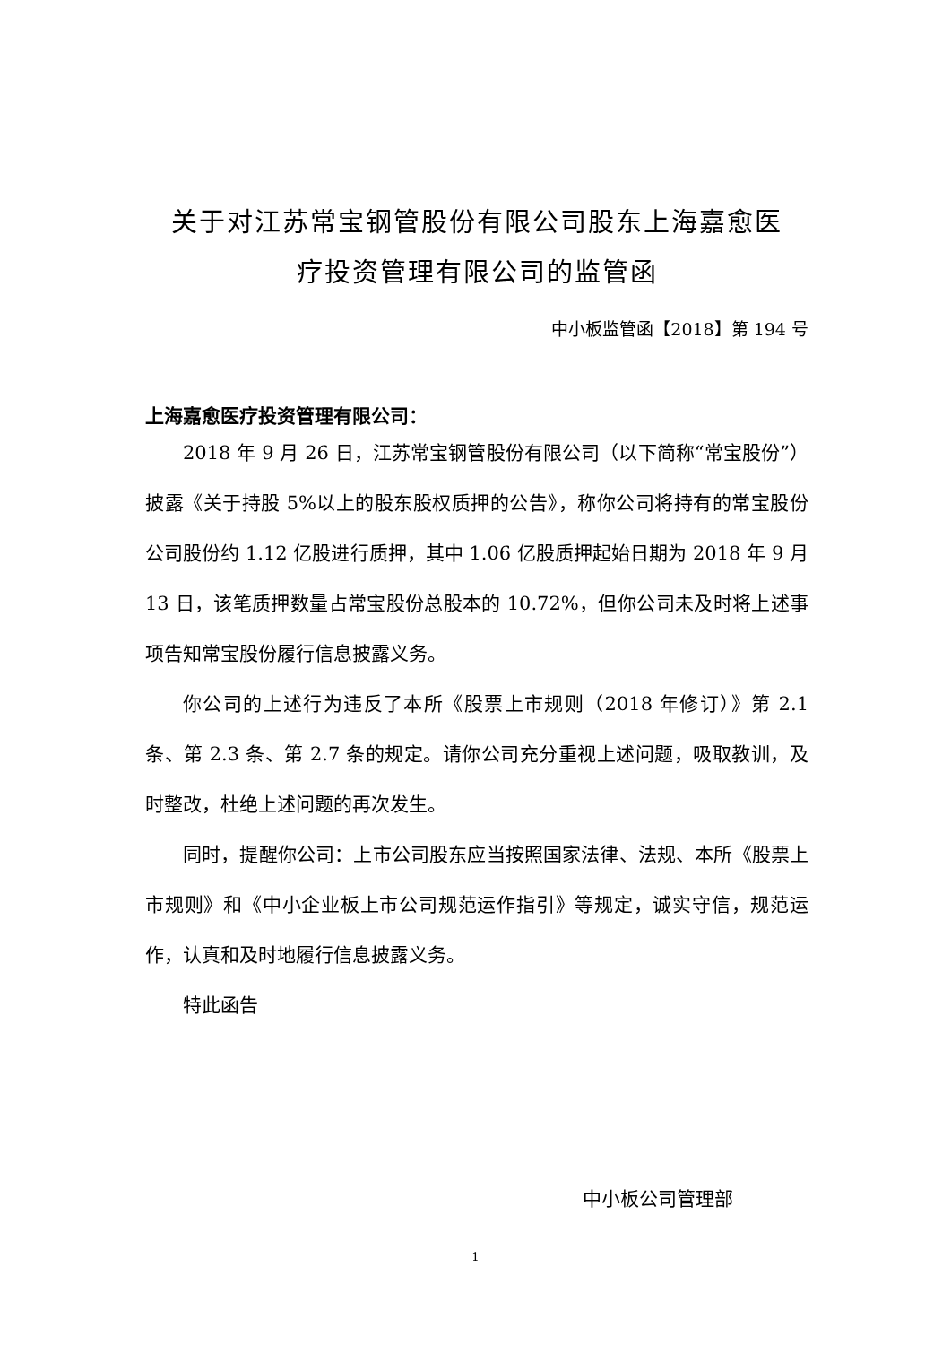关于对江苏常宝钢管股份有限公司股东上海嘉愈医
疗投资管理有限公司的监管函
中小板监管函【2018】第 194 号
上海嘉愈医疗投资管理有限公司：
2018 年 9 月 26 日，江苏常宝钢管股份有限公司（以下简称“常宝股份”）披露《关于持股 5%以上的股东股权质押的公告》，称你公司将持有的常宝股份公司股份约 1.12 亿股进行质押，其中 1.06 亿股质押起始日期为 2018 年 9 月 13 日，该笔质押数量占常宝股份总股本的 10.72%，但你公司未及时将上述事项告知常宝股份履行信息披露义务。
你公司的上述行为违反了本所《股票上市规则（2018 年修订）》第 2.1 条、第 2.3 条、第 2.7 条的规定。请你公司充分重视上述问题，吸取教训，及时整改，杜绝上述问题的再次发生。
同时，提醒你公司：上市公司股东应当按照国家法律、法规、本所《股票上市规则》和《中小企业板上市公司规范运作指引》等规定，诚实守信，规范运作，认真和及时地履行信息披露义务。
特此函告
中小板公司管理部
1